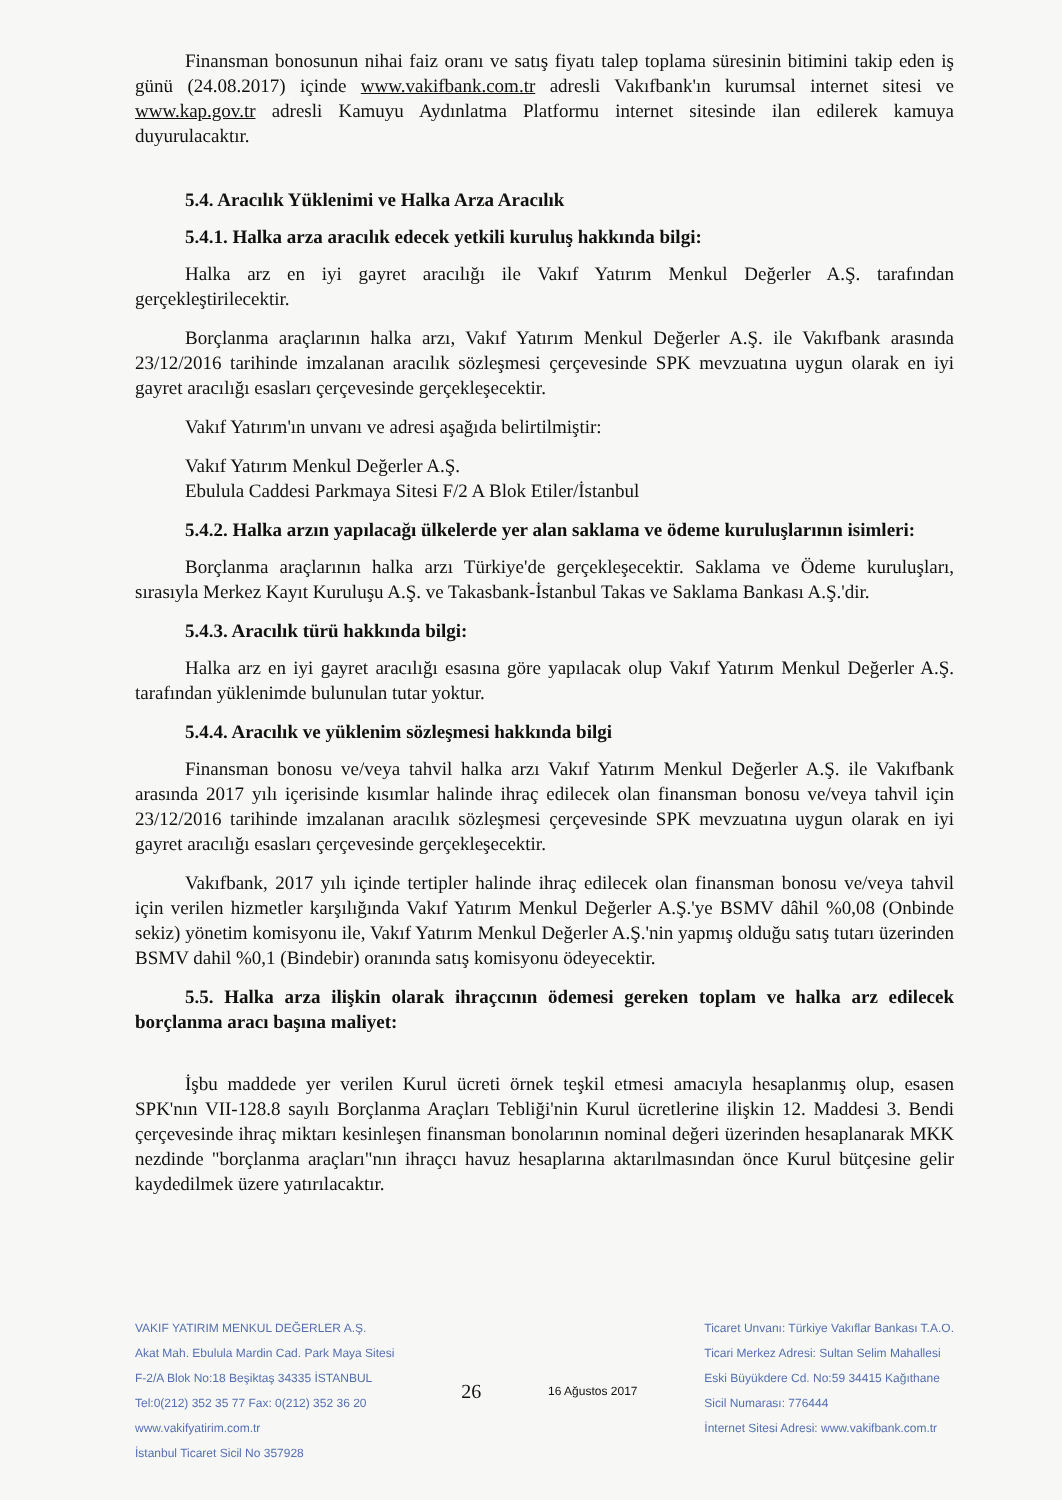Finansman bonosunun nihai faiz oranı ve satış fiyatı talep toplama süresinin bitimini takip eden iş günü (24.08.2017) içinde www.vakifbank.com.tr adresli Vakıfbank'ın kurumsal internet sitesi ve www.kap.gov.tr adresli Kamuyu Aydınlatma Platformu internet sitesinde ilan edilerek kamuya duyurulacaktır.
5.4. Aracılık Yüklenimi ve Halka Arza Aracılık
5.4.1. Halka arza aracılık edecek yetkili kuruluş hakkında bilgi:
Halka arz en iyi gayret aracılığı ile Vakıf Yatırım Menkul Değerler A.Ş. tarafından gerçekleştirilecektir.
Borçlanma araçlarının halka arzı, Vakıf Yatırım Menkul Değerler A.Ş. ile Vakıfbank arasında 23/12/2016 tarihinde imzalanan aracılık sözleşmesi çerçevesinde SPK mevzuatına uygun olarak en iyi gayret aracılığı esasları çerçevesinde gerçekleşecektir.
Vakıf Yatırım'ın unvanı ve adresi aşağıda belirtilmiştir:
Vakıf Yatırım Menkul Değerler A.Ş.
Ebulula Caddesi Parkmaya Sitesi F/2 A Blok Etiler/İstanbul
5.4.2. Halka arzın yapılacağı ülkelerde yer alan saklama ve ödeme kuruluşlarının isimleri:
Borçlanma araçlarının halka arzı Türkiye'de gerçekleşecektir. Saklama ve Ödeme kuruluşları, sırasıyla Merkez Kayıt Kuruluşu A.Ş. ve Takasbank-İstanbul Takas ve Saklama Bankası A.Ş.'dir.
5.4.3. Aracılık türü hakkında bilgi:
Halka arz en iyi gayret aracılığı esasına göre yapılacak olup Vakıf Yatırım Menkul Değerler A.Ş. tarafından yüklenimde bulunulan tutar yoktur.
5.4.4. Aracılık ve yüklenim sözleşmesi hakkında bilgi
Finansman bonosu ve/veya tahvil halka arzı Vakıf Yatırım Menkul Değerler A.Ş. ile Vakıfbank arasında 2017 yılı içerisinde kısımlar halinde ihraç edilecek olan finansman bonosu ve/veya tahvil için 23/12/2016 tarihinde imzalanan aracılık sözleşmesi çerçevesinde SPK mevzuatına uygun olarak en iyi gayret aracılığı esasları çerçevesinde gerçekleşecektir.
Vakıfbank, 2017 yılı içinde tertipler halinde ihraç edilecek olan finansman bonosu ve/veya tahvil için verilen hizmetler karşılığında Vakıf Yatırım Menkul Değerler A.Ş.'ye BSMV dâhil %0,08 (Onbinde sekiz) yönetim komisyonu ile, Vakıf Yatırım Menkul Değerler A.Ş.'nin yapmış olduğu satış tutarı üzerinden BSMV dahil %0,1 (Bindebir) oranında satış komisyonu ödeyecektir.
5.5. Halka arza ilişkin olarak ihraçcının ödemesi gereken toplam ve halka arz edilecek borçlanma aracı başına maliyet:
İşbu maddede yer verilen Kurul ücreti örnek teşkil etmesi amacıyla hesaplanmış olup, esasen SPK'nın VII-128.8 sayılı Borçlanma Araçları Tebliği'nin Kurul ücretlerine ilişkin 12. Maddesi 3. Bendi çerçevesinde ihraç miktarı kesinleşen finansman bonolarının nominal değeri üzerinden hesaplanarak MKK nezdinde "borçlanma araçları"nın ihraçcı havuz hesaplarına aktarılmasından önce Kurul bütçesine gelir kaydedilmek üzere yatırılacaktır.
VAKIF YATIRIM MENKUL DEĞERLER A.Ş.
Akat Mah. Ebulula Mardin Cad. Park Maya Sitesi
F-2/A Blok No:18 Beşiktaş 34335 İSTANBUL
Tel:0(212) 352 35 77 Fax: 0(212) 352 36 20
www.vakifyatirim.com.tr
İstanbul Ticaret Sicil No 357928
26
16 Ağustos 2017 Ticaret Unvanı: Türkiye Vakıflar Bankası T.A.O.
Ticari Merkez Adresi: Sultan Selim Mahallesi
Eski Büyükdere Cd. No:59 34415 Kağıthane
Sicil Numarası: 776444
İnternet Sitesi Adresi: www.vakifbank.com.tr